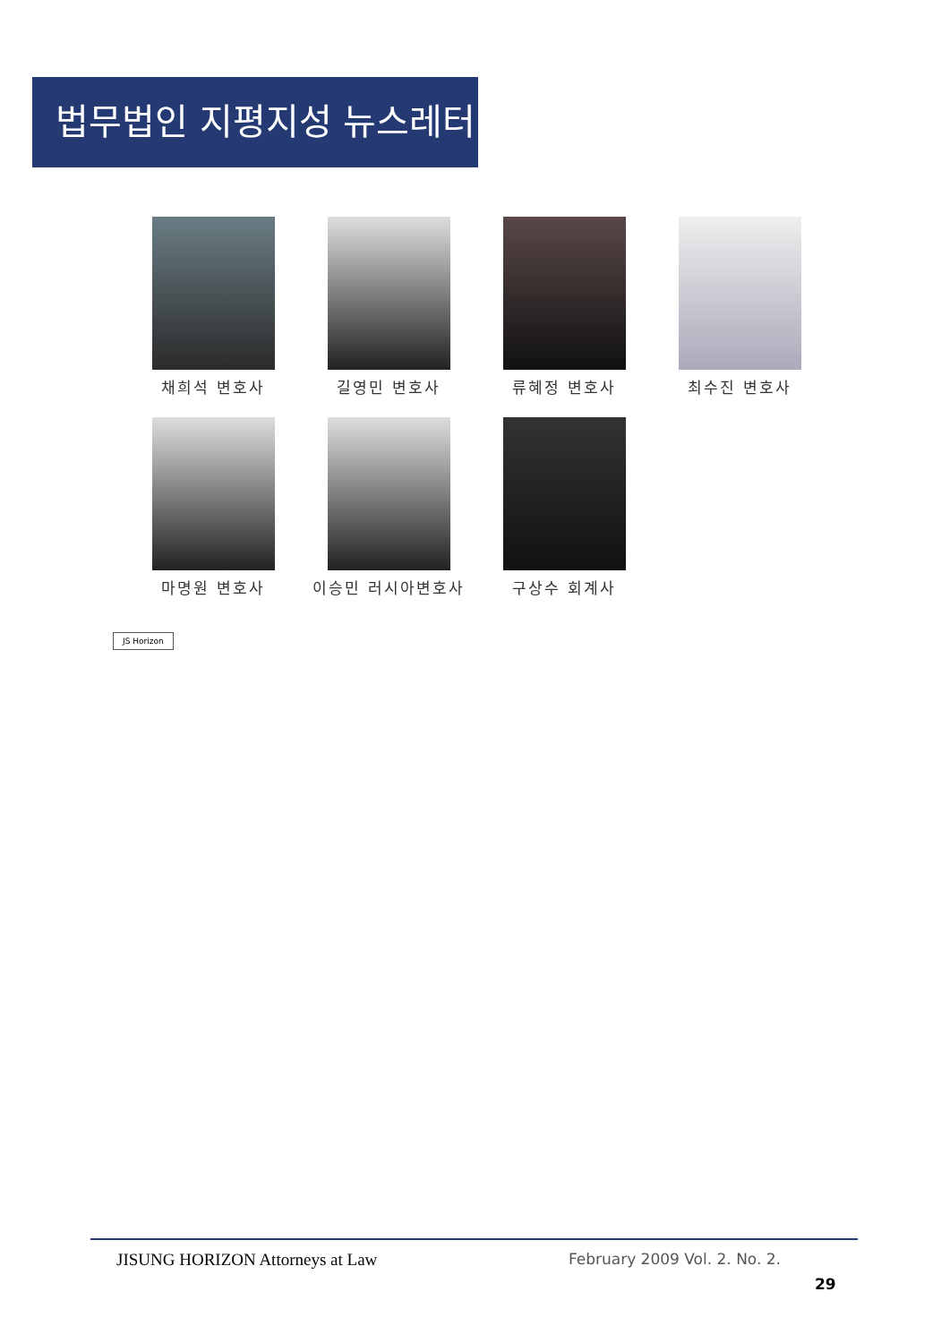법무법인 지평지성 뉴스레터
채희석 변호사 길영민 변호사 류혜정 변호사 최수진 변호사
마명원 변호사 이승민 러시아변호사 구상수 회계사
JS Horizon
JISUNG HORIZON Attorneys at Law February 2009 Vol. 2. No. 2.
29